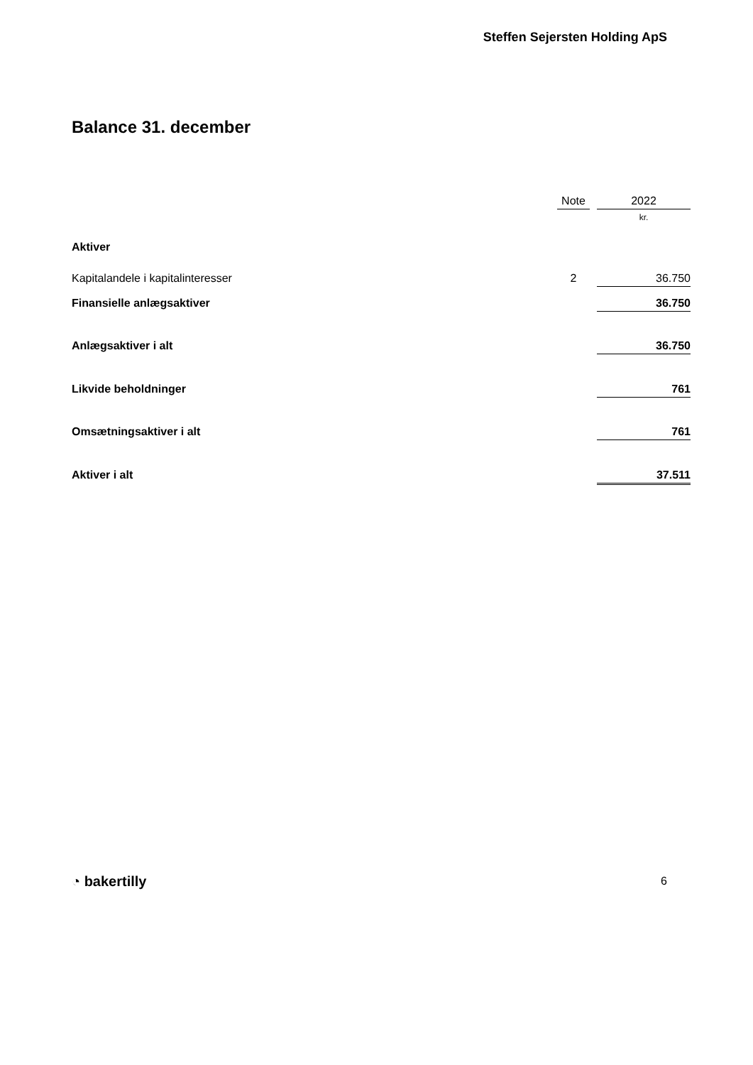Steffen Sejersten Holding ApS
Balance 31. december
| | Note | | 2022 |
| --- | --- | --- | --- |
| | | | kr. |
| Aktiver | | | |
| Kapitalandele i kapitalinteresser | 2 | | 36.750 |
| Finansielle anlægsaktiver | | | 36.750 |
| Anlægsaktiver i alt | | | 36.750 |
| Likvide beholdninger | | | 761 |
| Omsætningsaktiver i alt | | | 761 |
| Aktiver i alt | | | 37.511 |
◔ bakertilly 6